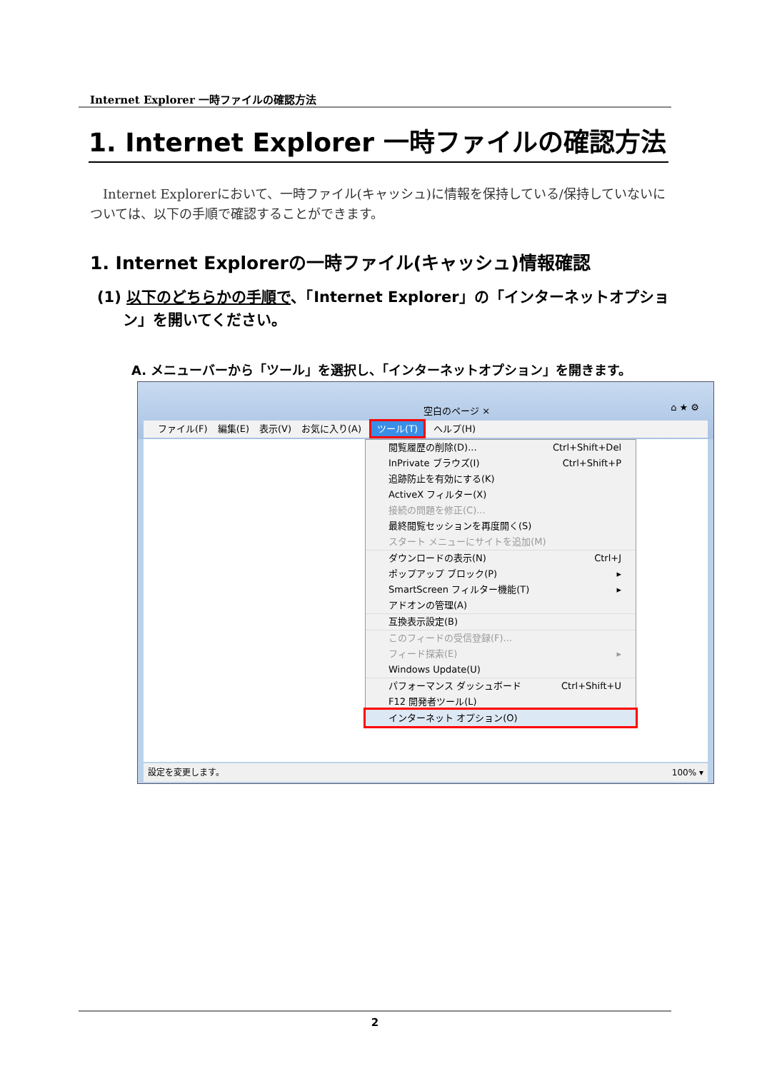Internet Explorer 一時ファイルの確認方法
1. Internet Explorer 一時ファイルの確認方法
　Internet Explorerにおいて、一時ファイル(キャッシュ)に情報を保持している/保持していないについては、以下の手順で確認することができます。
1. Internet Explorerの一時ファイル(キャッシュ)情報確認
(1) 以下のどちらかの手順で、「Internet Explorer」の「インターネットオプション」を開いてください。
A. メニューバーから「ツール」を選択し、「インターネットオプション」を開きます。
空白のページ × ⌂ ★ ⚙
ファイル(F) 編集(E) 表示(V) お気に入り(A) ツール(T) ヘルプ(H)
閲覧履歴の削除(D)... Ctrl+Shift+Del
InPrivate ブラウズ(I) Ctrl+Shift+P
追跡防止を有効にする(K)
ActiveX フィルター(X)
接続の問題を修正(C)...
最終閲覧セッションを再度開く(S)
スタート メニューにサイトを追加(M)
ダウンロードの表示(N) Ctrl+J
ポップアップ ブロック(P) ▸
SmartScreen フィルター機能(T) ▸
アドオンの管理(A)
互換表示設定(B)
このフィードの受信登録(F)...
フィード探索(E) ▸
Windows Update(U)
パフォーマンス ダッシュボード Ctrl+Shift+U
F12 開発者ツール(L)
インターネット オプション(O)
設定を変更します。 100% ▾
2